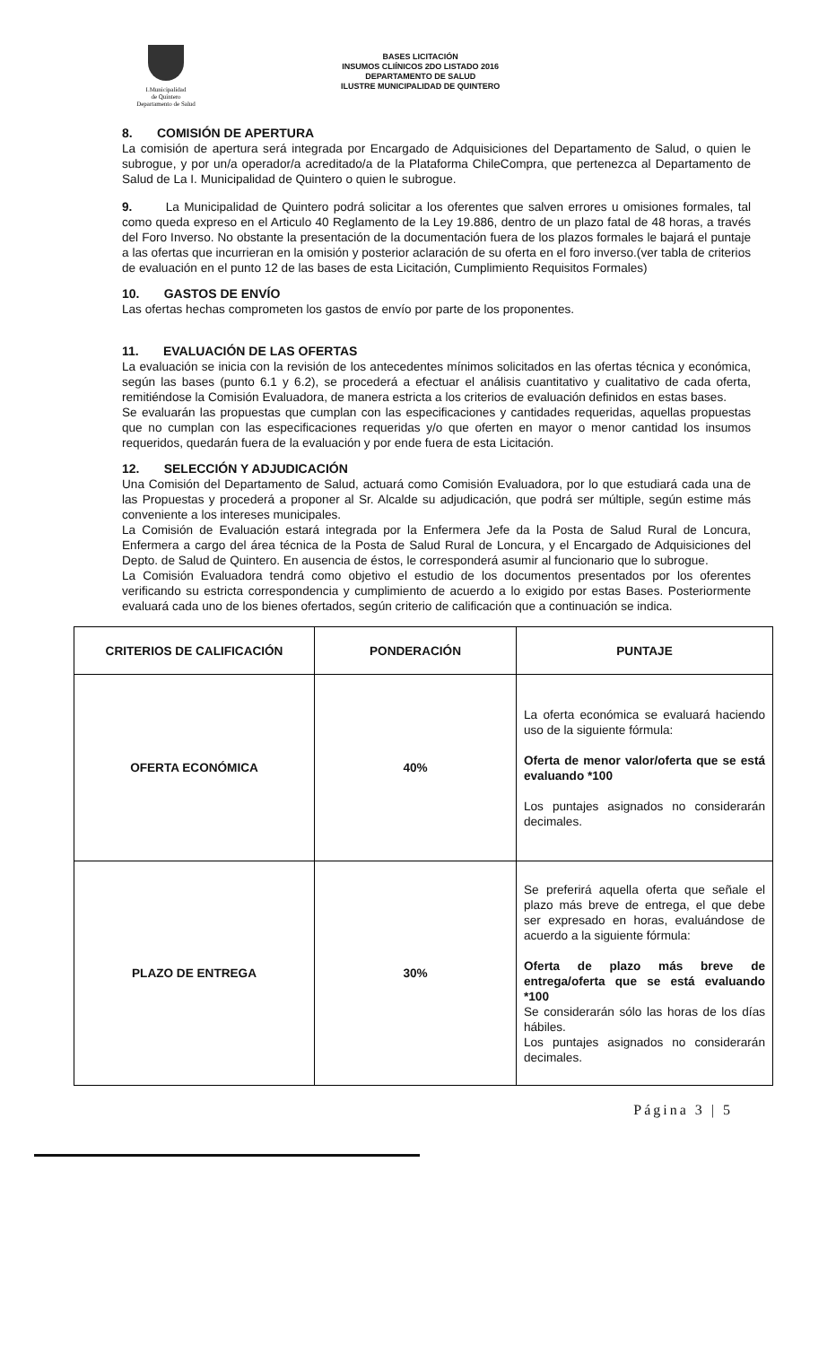I.Municipalidad
de Quintero
Departamento de Salud
BASES LICITACIÓN
INSUMOS CLIÍNICOS 2DO LISTADO 2016
DEPARTAMENTO DE SALUD
ILUSTRE MUNICIPALIDAD DE QUINTERO
8. COMISIÓN DE APERTURA
La comisión de apertura será integrada por Encargado de Adquisiciones del Departamento de Salud, o quien le subrogue, y por un/a operador/a acreditado/a de la Plataforma ChileCompra, que pertenezca al Departamento de Salud de La I. Municipalidad de Quintero o quien le subrogue.
9. La Municipalidad de Quintero podrá solicitar a los oferentes que salven errores u omisiones formales, tal como queda expreso en el Articulo 40 Reglamento de la Ley 19.886, dentro de un plazo fatal de 48 horas, a través del Foro Inverso. No obstante la presentación de la documentación fuera de los plazos formales le bajará el puntaje a las ofertas que incurrieran en la omisión y posterior aclaración de su oferta en el foro inverso.(ver tabla de criterios de evaluación en el punto 12 de las bases de esta Licitación, Cumplimiento Requisitos Formales)
10. GASTOS DE ENVÍO
Las ofertas hechas comprometen los gastos de envío por parte de los proponentes.
11. EVALUACIÓN DE LAS OFERTAS
La evaluación se inicia con la revisión de los antecedentes mínimos solicitados en las ofertas técnica y económica, según las bases (punto 6.1 y 6.2), se procederá a efectuar el análisis cuantitativo y cualitativo de cada oferta, remitiéndose la Comisión Evaluadora, de manera estricta a los criterios de evaluación definidos en estas bases.
Se evaluarán las propuestas que cumplan con las especificaciones y cantidades requeridas, aquellas propuestas que no cumplan con las especificaciones requeridas y/o que oferten en mayor o menor cantidad los insumos requeridos, quedarán fuera de la evaluación y por ende fuera de esta Licitación.
12. SELECCIÓN Y ADJUDICACIÓN
Una Comisión del Departamento de Salud, actuará como Comisión Evaluadora, por lo que estudiará cada una de las Propuestas y procederá a proponer al Sr. Alcalde su adjudicación, que podrá ser múltiple, según estime más conveniente a los intereses municipales.
La Comisión de Evaluación estará integrada por la Enfermera Jefe da la Posta de Salud Rural de Loncura, Enfermera a cargo del área técnica de la Posta de Salud Rural de Loncura, y el Encargado de Adquisiciones del Depto. de Salud de Quintero. En ausencia de éstos, le corresponderá asumir al funcionario que lo subrogue.
La Comisión Evaluadora tendrá como objetivo el estudio de los documentos presentados por los oferentes verificando su estricta correspondencia y cumplimiento de acuerdo a lo exigido por estas Bases. Posteriormente evaluará cada uno de los bienes ofertados, según criterio de calificación que a continuación se indica.
| CRITERIOS DE CALIFICACIÓN | PONDERACIÓN | PUNTAJE |
| --- | --- | --- |
| OFERTA ECONÓMICA | 40% | La oferta económica se evaluará haciendo uso de la siguiente fórmula: Oferta de menor valor/oferta que se está evaluando *100 Los puntajes asignados no considerarán decimales. |
| PLAZO DE ENTREGA | 30% | Se preferirá aquella oferta que señale el plazo más breve de entrega, el que debe ser expresado en horas, evaluándose de acuerdo a la siguiente fórmula: Oferta de plazo más breve de entrega/oferta que se está evaluando *100 Se considerarán sólo las horas de los días hábiles. Los puntajes asignados no considerarán decimales. |
Página 3 | 5